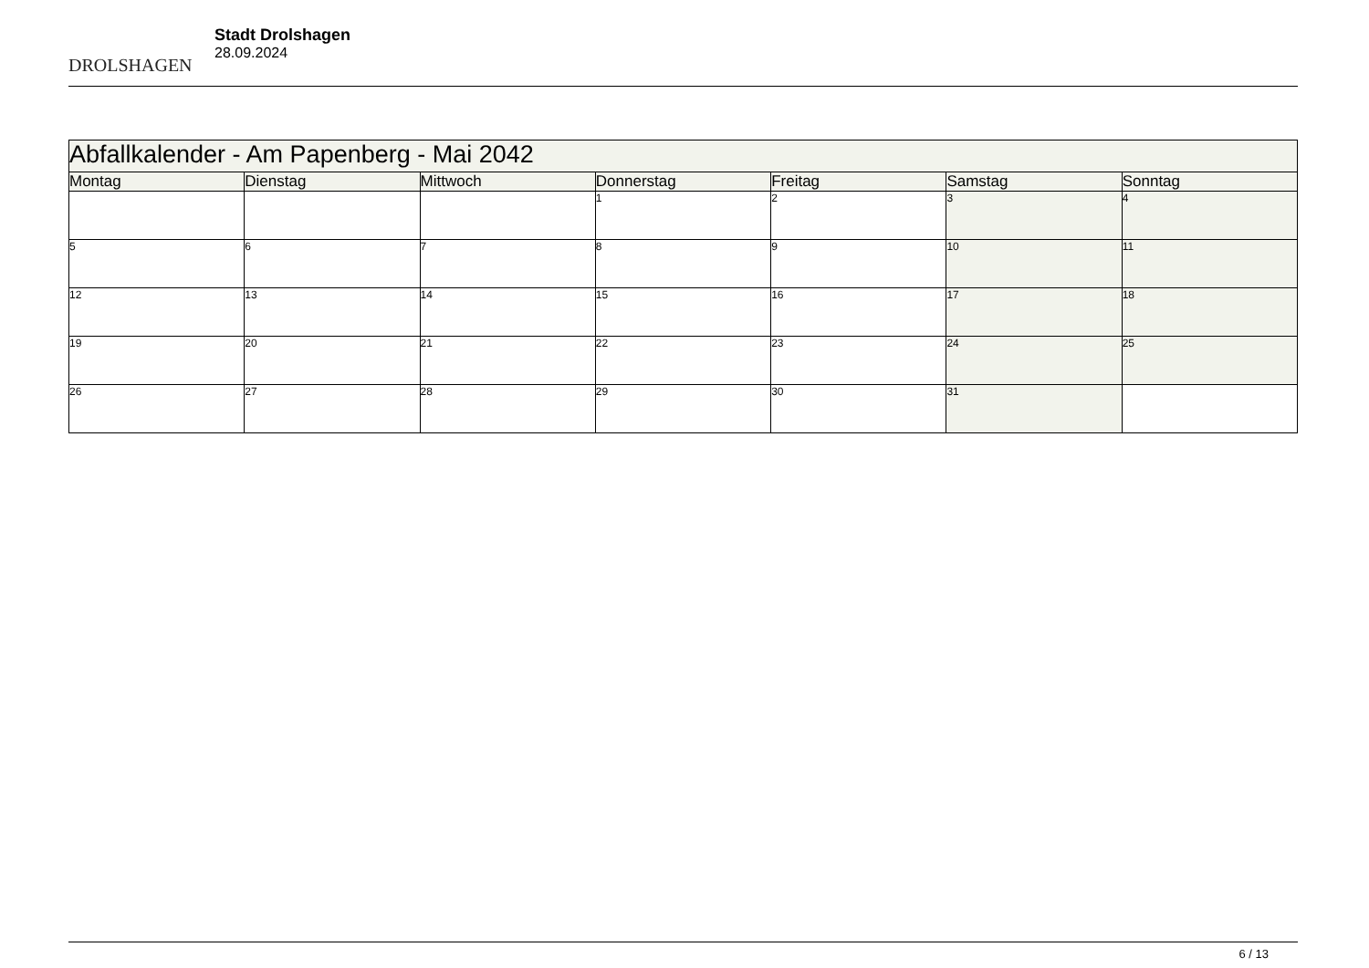DROLSHAGEN
Stadt Drolshagen
28.09.2024
| Abfallkalender - Am Papenberg - Mai 2042 | | | | | | |
| --- | --- | --- | --- | --- | --- | --- |
| Montag | Dienstag | Mittwoch | Donnerstag | Freitag | Samstag | Sonntag |
| | | | 1 | 2 | 3 | 4 |
| 5 | 6 | 7 | 8 | 9 | 10 | 11 |
| 12 | 13 | 14 | 15 | 16 | 17 | 18 |
| 19 | 20 | 21 | 22 | 23 | 24 | 25 |
| 26 | 27 | 28 | 29 | 30 | 31 | |
6 / 13